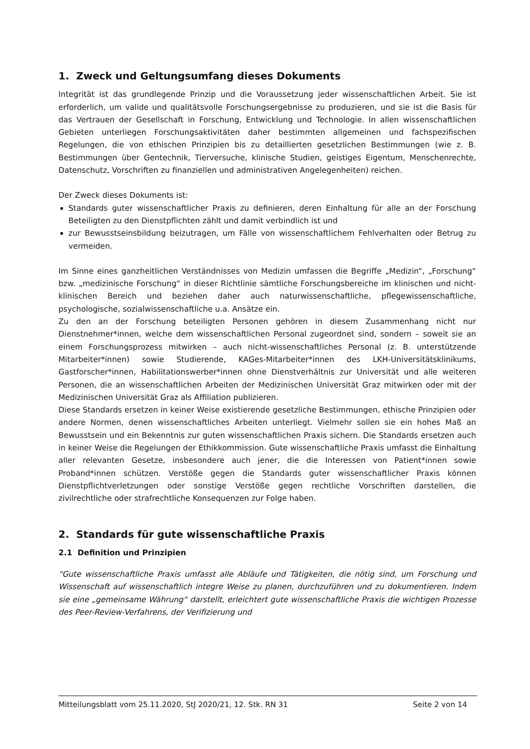1. Zweck und Geltungsumfang dieses Dokuments
Integrität ist das grundlegende Prinzip und die Voraussetzung jeder wissenschaftlichen Arbeit. Sie ist erforderlich, um valide und qualitätsvolle Forschungsergebnisse zu produzieren, und sie ist die Basis für das Vertrauen der Gesellschaft in Forschung, Entwicklung und Technologie. In allen wissenschaftlichen Gebieten unterliegen Forschungsaktivitäten daher bestimmten allgemeinen und fachspezifischen Regelungen, die von ethischen Prinzipien bis zu detaillierten gesetzlichen Bestimmungen (wie z. B. Bestimmungen über Gentechnik, Tierversuche, klinische Studien, geistiges Eigentum, Menschenrechte, Datenschutz, Vorschriften zu finanziellen und administrativen Angelegenheiten) reichen.
Der Zweck dieses Dokuments ist:
Standards guter wissenschaftlicher Praxis zu definieren, deren Einhaltung für alle an der Forschung Beteiligten zu den Dienstpflichten zählt und damit verbindlich ist und
zur Bewusstseinsbildung beizutragen, um Fälle von wissenschaftlichem Fehlverhalten oder Betrug zu vermeiden.
Im Sinne eines ganzheitlichen Verständnisses von Medizin umfassen die Begriffe „Medizin“, „Forschung“ bzw. „medizinische Forschung“ in dieser Richtlinie sämtliche Forschungsbereiche im klinischen und nicht-klinischen Bereich und beziehen daher auch naturwissenschaftliche, pflegewissenschaftliche, psychologische, sozialwissenschaftliche u.a. Ansätze ein.
Zu den an der Forschung beteiligten Personen gehören in diesem Zusammenhang nicht nur Dienstnehmer*innen, welche dem wissenschaftlichen Personal zugeordnet sind, sondern – soweit sie an einem Forschungsprozess mitwirken – auch nicht-wissenschaftliches Personal (z. B. unterstützende Mitarbeiter*innen) sowie Studierende, KAGes-Mitarbeiter*innen des LKH-Universitätsklinikums, Gastforscher*innen, Habilitationswerber*innen ohne Dienstverhältnis zur Universität und alle weiteren Personen, die an wissenschaftlichen Arbeiten der Medizinischen Universität Graz mitwirken oder mit der Medizinischen Universität Graz als Affiliation publizieren.
Diese Standards ersetzen in keiner Weise existierende gesetzliche Bestimmungen, ethische Prinzipien oder andere Normen, denen wissenschaftliches Arbeiten unterliegt. Vielmehr sollen sie ein hohes Maß an Bewusstsein und ein Bekenntnis zur guten wissenschaftlichen Praxis sichern. Die Standards ersetzen auch in keiner Weise die Regelungen der Ethikkommission. Gute wissenschaftliche Praxis umfasst die Einhaltung aller relevanten Gesetze, insbesondere auch jener, die die Interessen von Patient*innen sowie Proband*innen schützen. Verstöße gegen die Standards guter wissenschaftlicher Praxis können Dienstpflichtverletzungen oder sonstige Verstöße gegen rechtliche Vorschriften darstellen, die zivilrechtliche oder strafrechtliche Konsequenzen zur Folge haben.
2. Standards für gute wissenschaftliche Praxis
2.1 Definition und Prinzipien
“Gute wissenschaftliche Praxis umfasst alle Abläufe und Tätigkeiten, die nötig sind, um Forschung und Wissenschaft auf wissenschaftlich integre Weise zu planen, durchzuführen und zu dokumentieren. Indem sie eine „gemeinsame Währung“ darstellt, erleichtert gute wissenschaftliche Praxis die wichtigen Prozesse des Peer-Review-Verfahrens, der Verifizierung und
Mitteilungsblatt vom 25.11.2020, StJ 2020/21, 12. Stk. RN 31 Seite 2 von 14